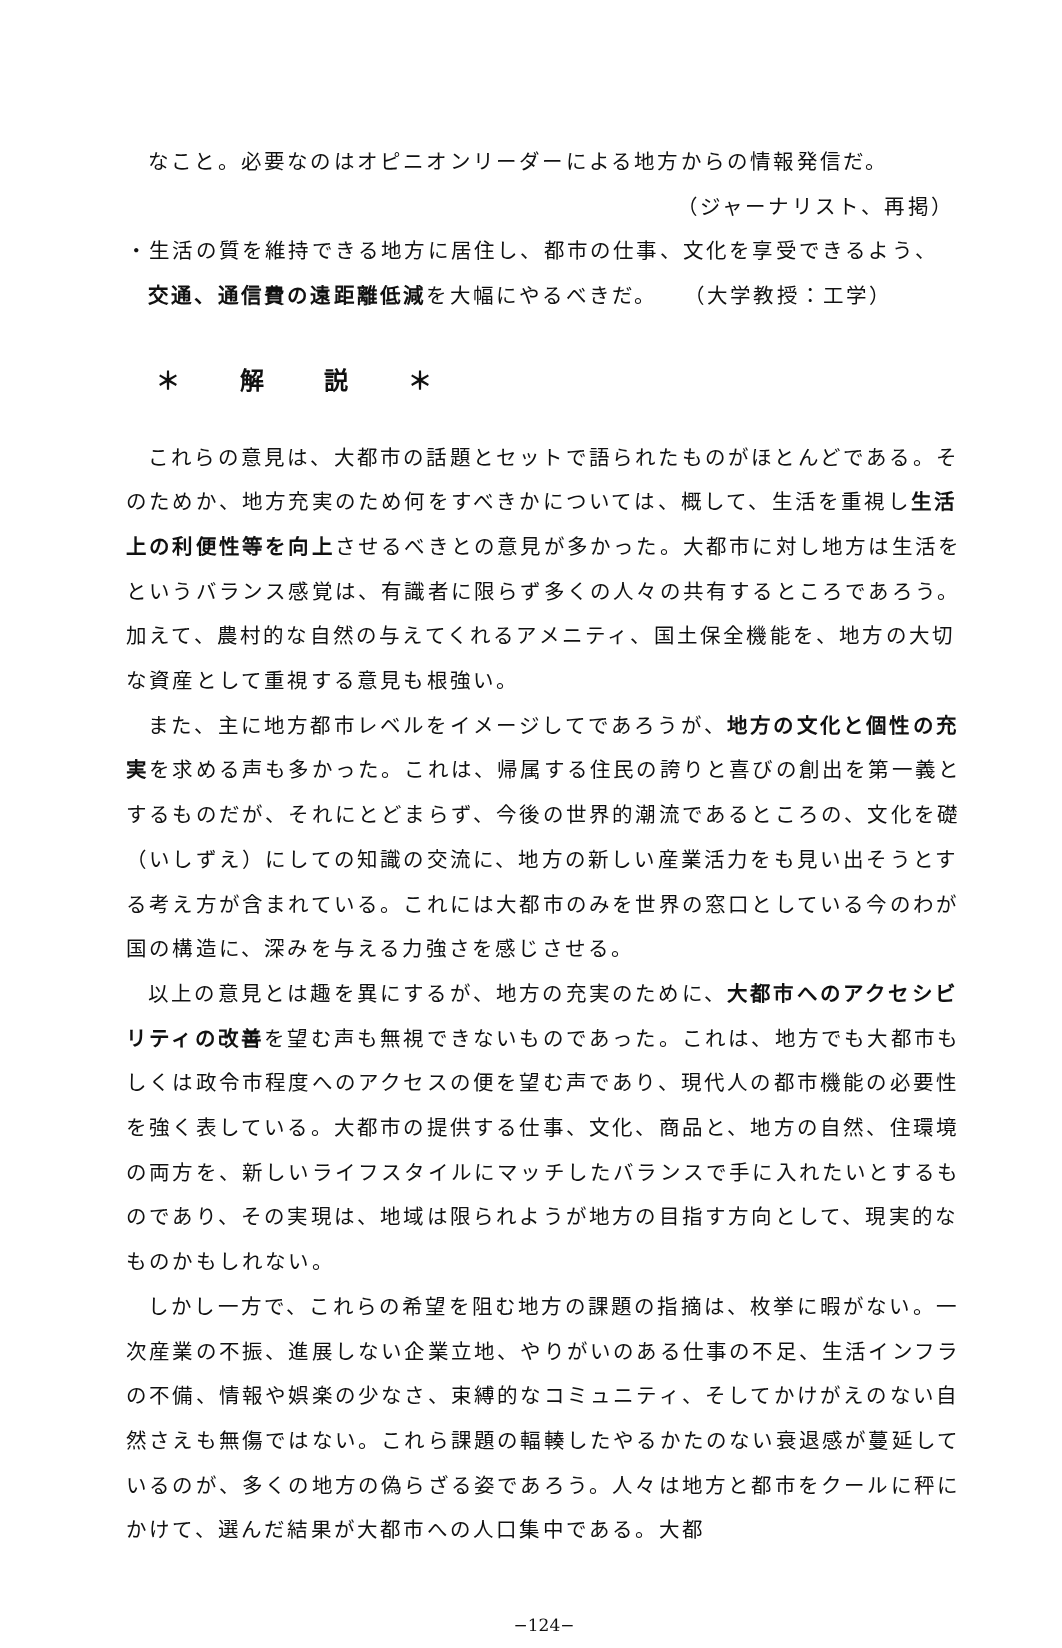なこと。必要なのはオピニオンリーダーによる地方からの情報発信だ。
（ジャーナリスト、再掲）
・生活の質を維持できる地方に居住し、都市の仕事、文化を享受できるよう、
交通、通信費の遠距離低減を大幅にやるべきだ。　　（大学教授：工学）
＊ 解説 ＊
これらの意見は、大都市の話題とセットで語られたものがほとんどである。そのためか、地方充実のため何をすべきかについては、概して、生活を重視し生活上の利便性等を向上させるべきとの意見が多かった。大都市に対し地方は生活をというバランス感覚は、有識者に限らず多くの人々の共有するところであろう。加えて、農村的な自然の与えてくれるアメニティ、国土保全機能を、地方の大切な資産として重視する意見も根強い。
また、主に地方都市レベルをイメージしてであろうが、地方の文化と個性の充実を求める声も多かった。これは、帰属する住民の誇りと喜びの創出を第一義とするものだが、それにとどまらず、今後の世界的潮流であるところの、文化を礎（いしずえ）にしての知識の交流に、地方の新しい産業活力をも見い出そうとする考え方が含まれている。これには大都市のみを世界の窓口としている今のわが国の構造に、深みを与える力強さを感じさせる。
以上の意見とは趣を異にするが、地方の充実のために、大都市へのアクセシビリティの改善を望む声も無視できないものであった。これは、地方でも大都市もしくは政令市程度へのアクセスの便を望む声であり、現代人の都市機能の必要性を強く表している。大都市の提供する仕事、文化、商品と、地方の自然、住環境の両方を、新しいライフスタイルにマッチしたバランスで手に入れたいとするものであり、その実現は、地域は限られようが地方の目指す方向として、現実的なものかもしれない。
しかし一方で、これらの希望を阻む地方の課題の指摘は、枚挙に暇がない。一次産業の不振、進展しない企業立地、やりがいのある仕事の不足、生活インフラの不備、情報や娯楽の少なさ、束縛的なコミュニティ、そしてかけがえのない自然さえも無傷ではない。これら課題の輻輳したやるかたのない衰退感が蔓延しているのが、多くの地方の偽らざる姿であろう。人々は地方と都市をクールに秤にかけて、選んだ結果が大都市への人口集中である。大都
−124−